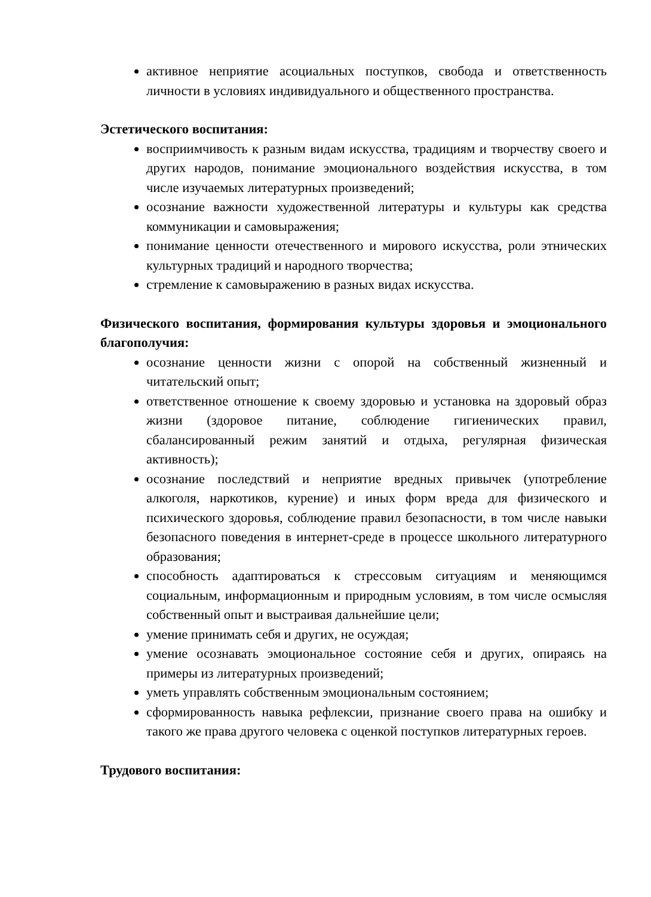активное неприятие асоциальных поступков, свобода и ответственность личности в условиях индивидуального и общественного пространства.
Эстетического воспитания:
восприимчивость к разным видам искусства, традициям и творчеству своего и других народов, понимание эмоционального воздействия искусства, в том числе изучаемых литературных произведений;
осознание важности художественной литературы и культуры как средства коммуникации и самовыражения;
понимание ценности отечественного и мирового искусства, роли этнических культурных традиций и народного творчества;
стремление к самовыражению в разных видах искусства.
Физического воспитания, формирования культуры здоровья и эмоционального благополучия:
осознание ценности жизни с опорой на собственный жизненный и читательский опыт;
ответственное отношение к своему здоровью и установка на здоровый образ жизни (здоровое питание, соблюдение гигиенических правил, сбалансированный режим занятий и отдыха, регулярная физическая активность);
осознание последствий и неприятие вредных привычек (употребление алкоголя, наркотиков, курение) и иных форм вреда для физического и психического здоровья, соблюдение правил безопасности, в том числе навыки безопасного поведения в интернет-среде в процессе школьного литературного образования;
способность адаптироваться к стрессовым ситуациям и меняющимся социальным, информационным и природным условиям, в том числе осмысляя собственный опыт и выстраивая дальнейшие цели;
умение принимать себя и других, не осуждая;
умение осознавать эмоциональное состояние себя и других, опираясь на примеры из литературных произведений;
уметь управлять собственным эмоциональным состоянием;
сформированность навыка рефлексии, признание своего права на ошибку и такого же права другого человека с оценкой поступков литературных героев.
Трудового воспитания: